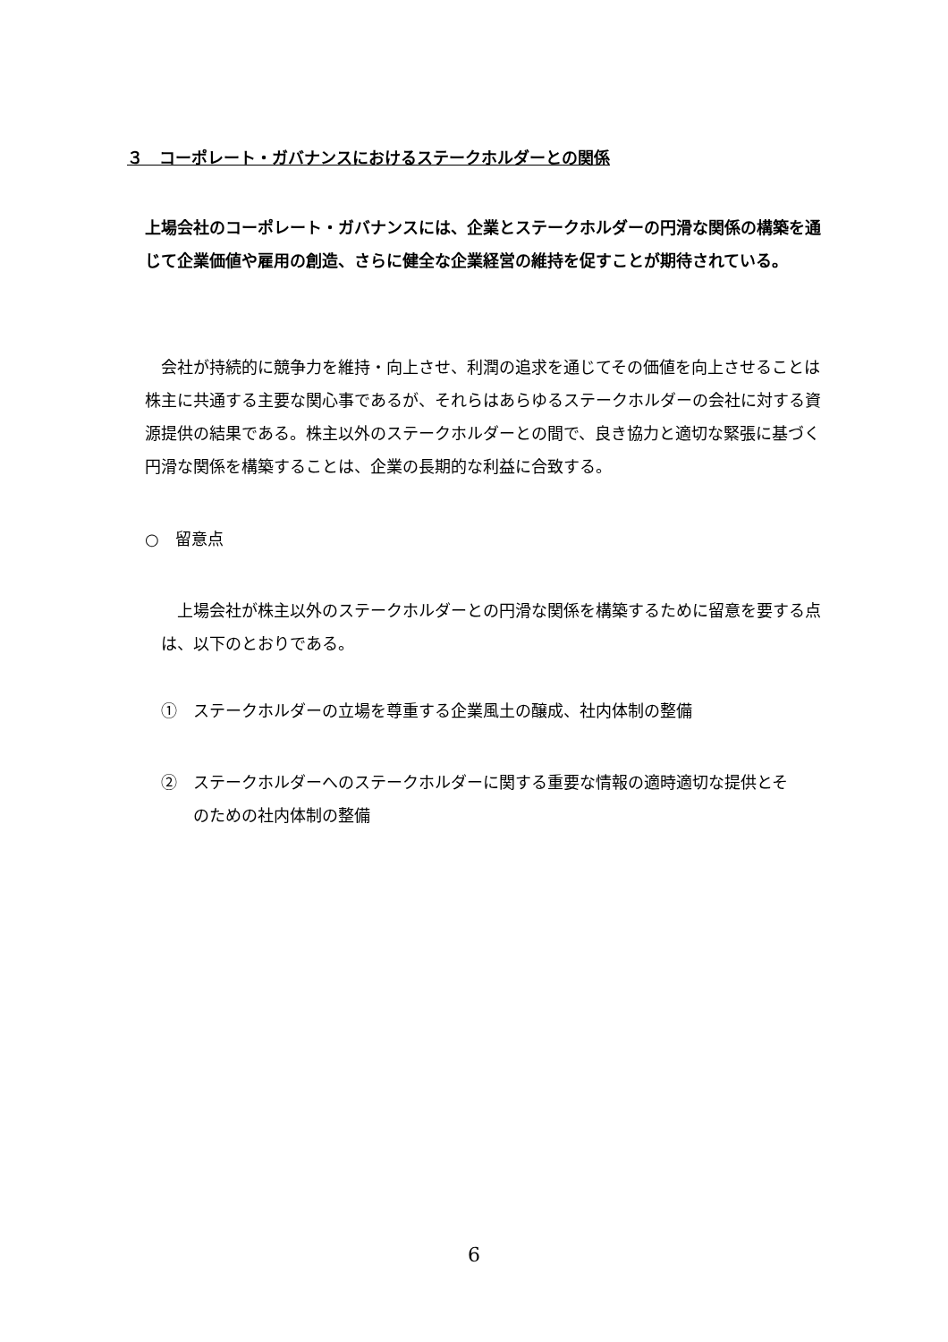３　コーポレート・ガバナンスにおけるステークホルダーとの関係
上場会社のコーポレート・ガバナンスには、企業とステークホルダーの円滑な関係の構築を通じて企業価値や雇用の創造、さらに健全な企業経営の維持を促すことが期待されている。
　会社が持続的に競争力を維持・向上させ、利潤の追求を通じてその価値を向上させることは株主に共通する主要な関心事であるが、それらはあらゆるステークホルダーの会社に対する資源提供の結果である。株主以外のステークホルダーとの間で、良き協力と適切な緊張に基づく円滑な関係を構築することは、企業の長期的な利益に合致する。
○　留意点
　上場会社が株主以外のステークホルダーとの円滑な関係を構築するために留意を要する点は、以下のとおりである。
①　ステークホルダーの立場を尊重する企業風土の醸成、社内体制の整備
②　ステークホルダーへのステークホルダーに関する重要な情報の適時適切な提供とそ
　　のための社内体制の整備
6